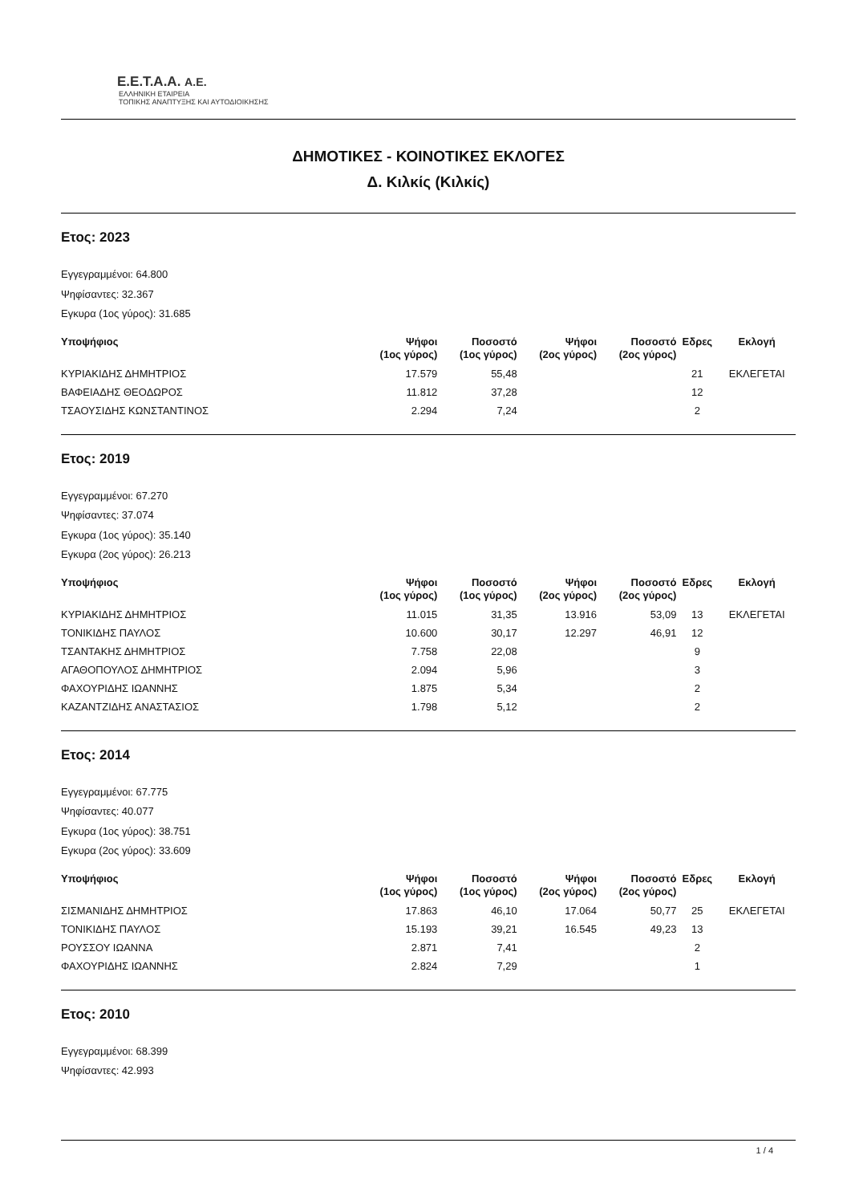Ε.Ε.Τ.Α.Α. Α.Ε.
ΕΛΛΗΝΙΚΗ ΕΤΑΙΡΕΙΑ
ΤΟΠΙΚΗΣ ΑΝΑΠΤΥΞΗΣ ΚΑΙ ΑΥΤΟΔΙΟΙΚΗΣΗΣ
ΔΗΜΟΤΙΚΕΣ - ΚΟΙΝΟΤΙΚΕΣ ΕΚΛΟΓΕΣ
Δ. Κιλκίς (Κιλκίς)
Ετος: 2023
Εγγεγραμμένοι: 64.800
Ψηφίσαντες: 32.367
Εγκυρα (1ος γύρος): 31.685
| Υποψήφιος | Ψήφοι (1ος γύρος) | Ποσοστό (1ος γύρος) | Ψήφοι (2ος γύρος) | Ποσοστό (2ος γύρος) | Εδρες | Εκλογή |
| --- | --- | --- | --- | --- | --- | --- |
| ΚΥΡΙΑΚΙΔΗΣ ΔΗΜΗΤΡΙΟΣ | 17.579 | 55,48 | | | 21 | ΕΚΛΕΓΕΤΑΙ |
| ΒΑΦΕΙΑΔΗΣ ΘΕΟΔΩΡΟΣ | 11.812 | 37,28 | | | 12 | |
| ΤΣΑΟΥΣΙΔΗΣ ΚΩΝΣΤΑΝΤΙΝΟΣ | 2.294 | 7,24 | | | 2 | |
Ετος: 2019
Εγγεγραμμένοι: 67.270
Ψηφίσαντες: 37.074
Εγκυρα (1ος γύρος): 35.140
Εγκυρα (2ος γύρος): 26.213
| Υποψήφιος | Ψήφοι (1ος γύρος) | Ποσοστό (1ος γύρος) | Ψήφοι (2ος γύρος) | Ποσοστό (2ος γύρος) | Εδρες | Εκλογή |
| --- | --- | --- | --- | --- | --- | --- |
| ΚΥΡΙΑΚΙΔΗΣ ΔΗΜΗΤΡΙΟΣ | 11.015 | 31,35 | 13.916 | 53,09 | 13 | ΕΚΛΕΓΕΤΑΙ |
| ΤΟΝΙΚΙΔΗΣ ΠΑΥΛΟΣ | 10.600 | 30,17 | 12.297 | 46,91 | 12 | |
| ΤΣΑΝΤΑΚΗΣ ΔΗΜΗΤΡΙΟΣ | 7.758 | 22,08 | | | 9 | |
| ΑΓΑΘΟΠΟΥΛΟΣ ΔΗΜΗΤΡΙΟΣ | 2.094 | 5,96 | | | 3 | |
| ΦΑΧΟΥΡΙΔΗΣ ΙΩΑΝΝΗΣ | 1.875 | 5,34 | | | 2 | |
| ΚΑΖΑΝΤΖΙΔΗΣ ΑΝΑΣΤΑΣΙΟΣ | 1.798 | 5,12 | | | 2 | |
Ετος: 2014
Εγγεγραμμένοι: 67.775
Ψηφίσαντες: 40.077
Εγκυρα (1ος γύρος): 38.751
Εγκυρα (2ος γύρος): 33.609
| Υποψήφιος | Ψήφοι (1ος γύρος) | Ποσοστό (1ος γύρος) | Ψήφοι (2ος γύρος) | Ποσοστό (2ος γύρος) | Εδρες | Εκλογή |
| --- | --- | --- | --- | --- | --- | --- |
| ΣΙΣΜΑΝΙΔΗΣ ΔΗΜΗΤΡΙΟΣ | 17.863 | 46,10 | 17.064 | 50,77 | 25 | ΕΚΛΕΓΕΤΑΙ |
| ΤΟΝΙΚΙΔΗΣ ΠΑΥΛΟΣ | 15.193 | 39,21 | 16.545 | 49,23 | 13 | |
| ΡΟΥΣΣΟΥ ΙΩΑΝΝΑ | 2.871 | 7,41 | | | 2 | |
| ΦΑΧΟΥΡΙΔΗΣ ΙΩΑΝΝΗΣ | 2.824 | 7,29 | | | 1 | |
Ετος: 2010
Εγγεγραμμένοι: 68.399
Ψηφίσαντες: 42.993
1 / 4